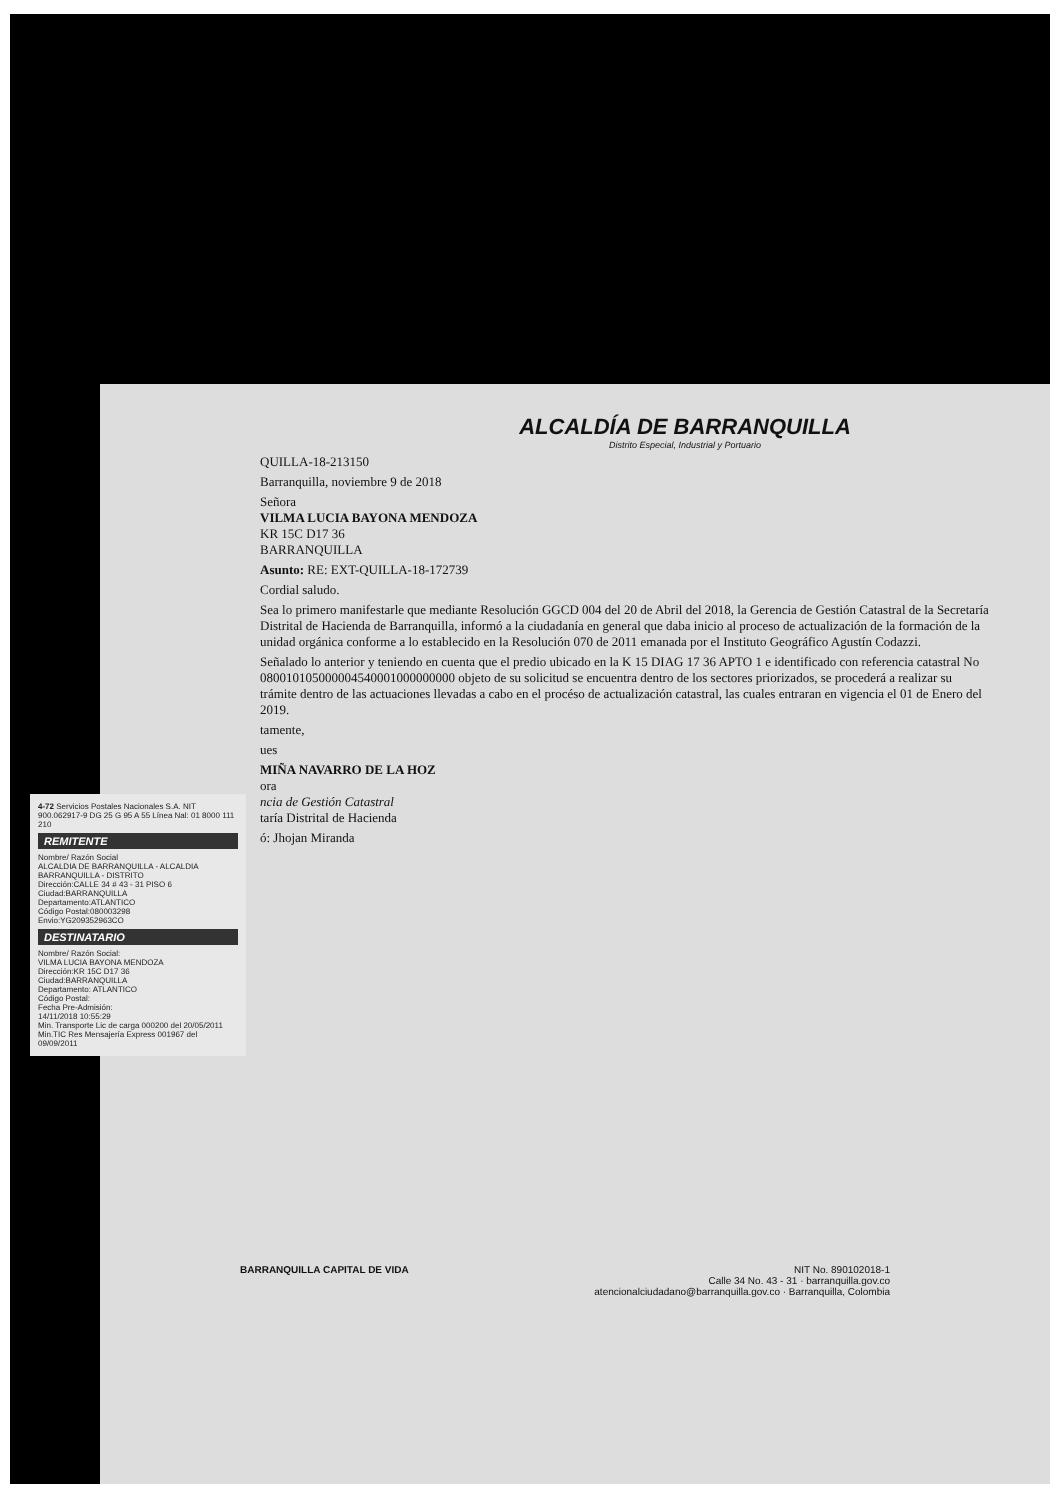ALCALDÍA DE BARRANQUILLA
Distrito Especial, Industrial y Portuario
QUILLA-18-213150
Barranquilla, noviembre 9 de 2018
Señora
VILMA LUCIA BAYONA MENDOZA
KR 15C D17 36
BARRANQUILLA
Asunto: RE: EXT-QUILLA-18-172739
Cordial saludo.
Sea lo primero manifestarle que mediante Resolución GGCD 004 del 20 de Abril del 2018, la Gerencia de Gestión Catastral de la Secretaría Distrital de Hacienda de Barranquilla, informó a la ciudadanía en general que daba inicio al proceso de actualización de la formación de la unidad orgánica conforme a lo establecido en la Resolución 070 de 2011 emanada por el Instituto Geográfico Agustín Codazzi.
Señalado lo anterior y teniendo en cuenta que el predio ubicado en la K 15 DIAG 17 36 APTO 1 e identificado con referencia catastral No 080010105000004540001000000000 objeto de su solicitud se encuentra dentro de los sectores priorizados, se procederá a realizar su trámite dentro de las actuaciones llevadas a cabo en el procéso de actualización catastral, las cuales entraran en vigencia el 01 de Enero del 2019.
tamente,
ues
MIÑA NAVARRO DE LA HOZ
ora
ncia de Gestión Catastral
taría Distrital de Hacienda
ó: Jhojan Miranda
4-72 Servicios Postales Nacionales S.A. NIT 900.062917-9 DG 25 G 95 A 55 Línea Nal: 01 8000 111 210
REMITENTE
Nombre/ Razón Social
ALCALDIA DE BARRANQUILLA - ALCALDIA BARRANQUILLA - DISTRITO
Dirección:CALLE 34 # 43 - 31 PISO 6
Ciudad:BARRANQUILLA
Departamento:ATLANTICO
Código Postal:080003298
Envio:YG209352963CO
DESTINATARIO
Nombre/ Razón Social:
VILMA LUCIA BAYONA MENDOZA
Dirección:KR 15C D17 36
Ciudad:BARRANQUILLA
Departamento: ATLANTICO
Código Postal:
Fecha Pre-Admisión:
14/11/2018 10:55:29
Min. Transporte Lic de carga 000200 del 20/05/2011
Min.TIC Res Mensajería Express 001967 del 09/09/2011
BARRANQUILLA CAPITAL DE VIDA NIT No. 890102018-1
Calle 34 No. 43 - 31 · barranquilla.gov.co
atencionalciudadano@barranquilla.gov.co · Barranquilla, Colombia